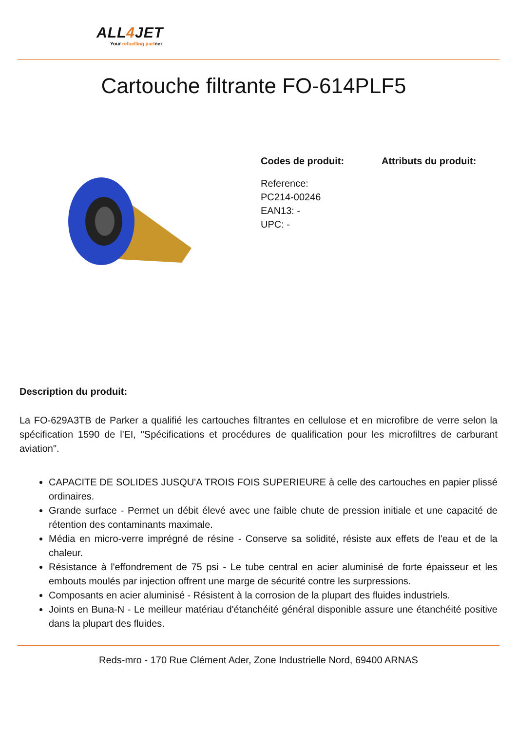ALL4 JET
Your refuelling partner
Cartouche filtrante FO-614PLF5
Codes de produit:
Reference:
PC214-00246
EAN13: -
UPC: -
Attributs du produit:
Description du produit:
La FO-629A3TB de Parker a qualifié les cartouches filtrantes en cellulose et en microfibre de verre selon la spécification 1590 de l'EI, "Spécifications et procédures de qualification pour les microfiltres de carburant aviation".
CAPACITE DE SOLIDES JUSQU'A TROIS FOIS SUPERIEURE à celle des cartouches en papier plissé ordinaires.
Grande surface - Permet un débit élevé avec une faible chute de pression initiale et une capacité de rétention des contaminants maximale.
Média en micro-verre imprégné de résine - Conserve sa solidité, résiste aux effets de l'eau et de la chaleur.
Résistance à l'effondrement de 75 psi - Le tube central en acier aluminisé de forte épaisseur et les embouts moulés par injection offrent une marge de sécurité contre les surpressions.
Composants en acier aluminisé - Résistent à la corrosion de la plupart des fluides industriels.
Joints en Buna-N - Le meilleur matériau d'étanchéité général disponible assure une étanchéité positive dans la plupart des fluides.
Reds-mro - 170 Rue Clément Ader, Zone Industrielle Nord, 69400 ARNAS